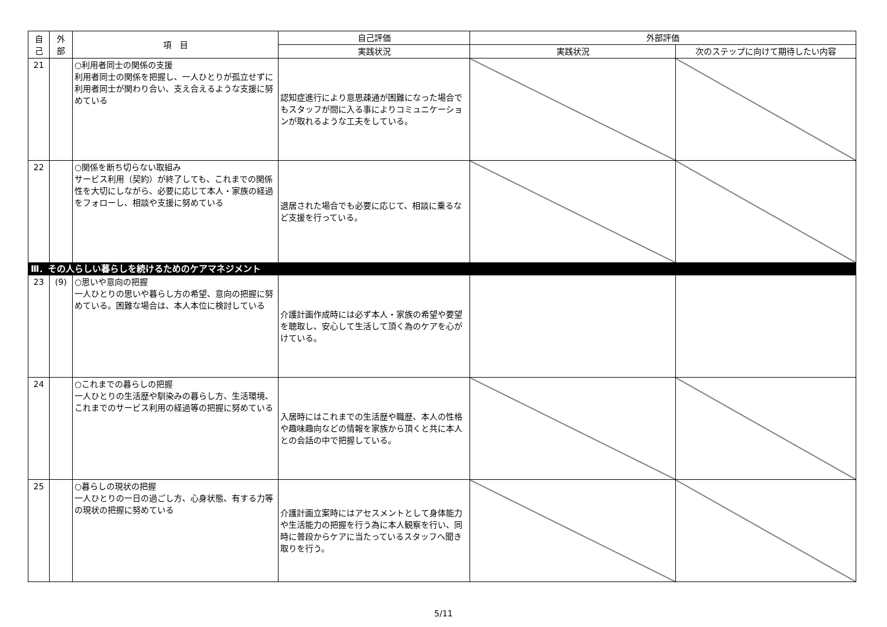| 自 己 | 外 部 | 項 目 | 自己評価 | 外部評価 | |
| --- | --- | --- | --- | --- | --- |
| | | | 実践状況 | 実践状況 | 次のステップに向けて期待したい内容 |
| 21 | | ○利用者同士の関係の支援 利用者同士の関係を把握し、一人ひとりが孤立せずに利用者同士が関わり合い、支え合えるような支援に努めている | 認知症進行により意思疎通が困難になった場合でもスタッフが間に入る事によりコミュニケーションが取れるような工夫をしている。 | | |
| 22 | | ○関係を断ち切らない取組み サービス利用（契約）が終了しても、これまでの関係性を大切にしながら、必要に応じて本人・家族の経過をフォローし、相談や支援に努めている | 退居された場合でも必要に応じて、相談に乗るなど支援を行っている。 | | |
| Ⅲ．その人らしい暮らしを続けるためのケアマネジメント | | | | | |
| 23 | (9) | ○思いや意向の把握 一人ひとりの思いや暮らし方の希望、意向の把握に努めている。困難な場合は、本人本位に検討している | 介護計画作成時には必ず本人・家族の希望や要望を聴取し、安心して生活して頂く為のケアを心がけている。 | | |
| 24 | | ○これまでの暮らしの把握 一人ひとりの生活歴や馴染みの暮らし方、生活環境、これまでのサービス利用の経過等の把握に努めている | 入居時にはこれまでの生活歴や職歴、本人の性格や趣味趣向などの情報を家族から頂くと共に本人との会話の中で把握している。 | | |
| 25 | | ○暮らしの現状の把握 一人ひとりの一日の過ごし方、心身状態、有する力等の現状の把握に努めている | 介護計画立案時にはアセスメントとして身体能力や生活能力の把握を行う為に本人観察を行い、同時に普段からケアに当たっているスタッフへ聞き取りを行う。 | | |
5/11